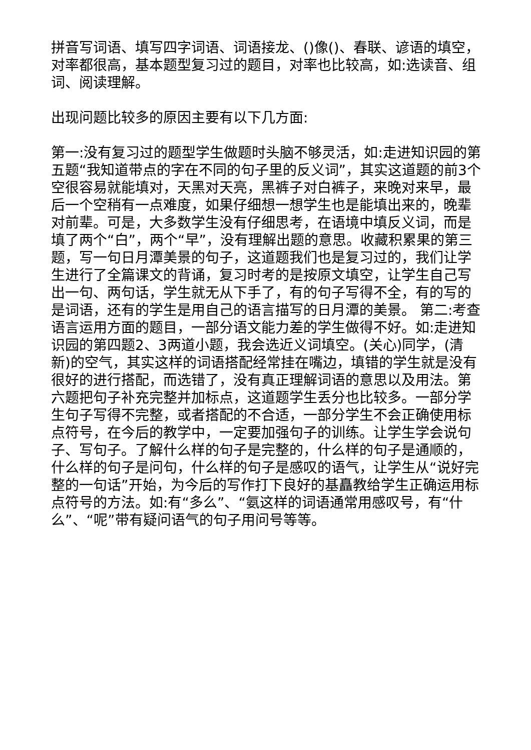拼音写词语、填写四字词语、词语接龙、()像()、春联、谚语的填空，对率都很高，基本题型复习过的题目，对率也比较高，如:选读音、组词、阅读理解。
出现问题比较多的原因主要有以下几方面:
第一:没有复习过的题型学生做题时头脑不够灵活，如:走进知识园的第五题“我知道带点的字在不同的句子里的反义词”，其实这道题的前3个空很容易就能填对，天黑对天亮，黑裤子对白裤子，来晚对来早，最后一个空稍有一点难度，如果仔细想一想学生也是能填出来的，晚辈对前辈。可是，大多数学生没有仔细思考，在语境中填反义词，而是填了两个“白”，两个“早”，没有理解出题的意思。收藏积累果的第三题，写一句日月潭美景的句子，这道题我们也是复习过的，我们让学生进行了全篇课文的背诵，复习时考的是按原文填空，让学生自己写出一句、两句话，学生就无从下手了，有的句子写得不全，有的写的是词语，还有的学生是用自己的语言描写的日月潭的美景。 第二:考查语言运用方面的题目，一部分语文能力差的学生做得不好。如:走进知识园的第四题2、3两道小题，我会选近义词填空。(关心)同学，(清新)的空气，其实这样的词语搭配经常挂在嘴边，填错的学生就是没有很好的进行搭配，而选错了，没有真正理解词语的意思以及用法。第六题把句子补充完整并加标点，这道题学生丢分也比较多。一部分学生句子写得不完整，或者搭配的不合适，一部分学生不会正确使用标点符号，在今后的教学中，一定要加强句子的训练。让学生学会说句子、写句子。了解什么样的句子是完整的，什么样的句子是通顺的，什么样的句子是问句，什么样的句子是感叹的语气，让学生从“说好完整的一句话”开始，为今后的写作打下良好的基矗教给学生正确运用标点符号的方法。如:有“多么”、“氨这样的词语通常用感叹号，有“什么”、“呢”带有疑问语气的句子用问号等等。